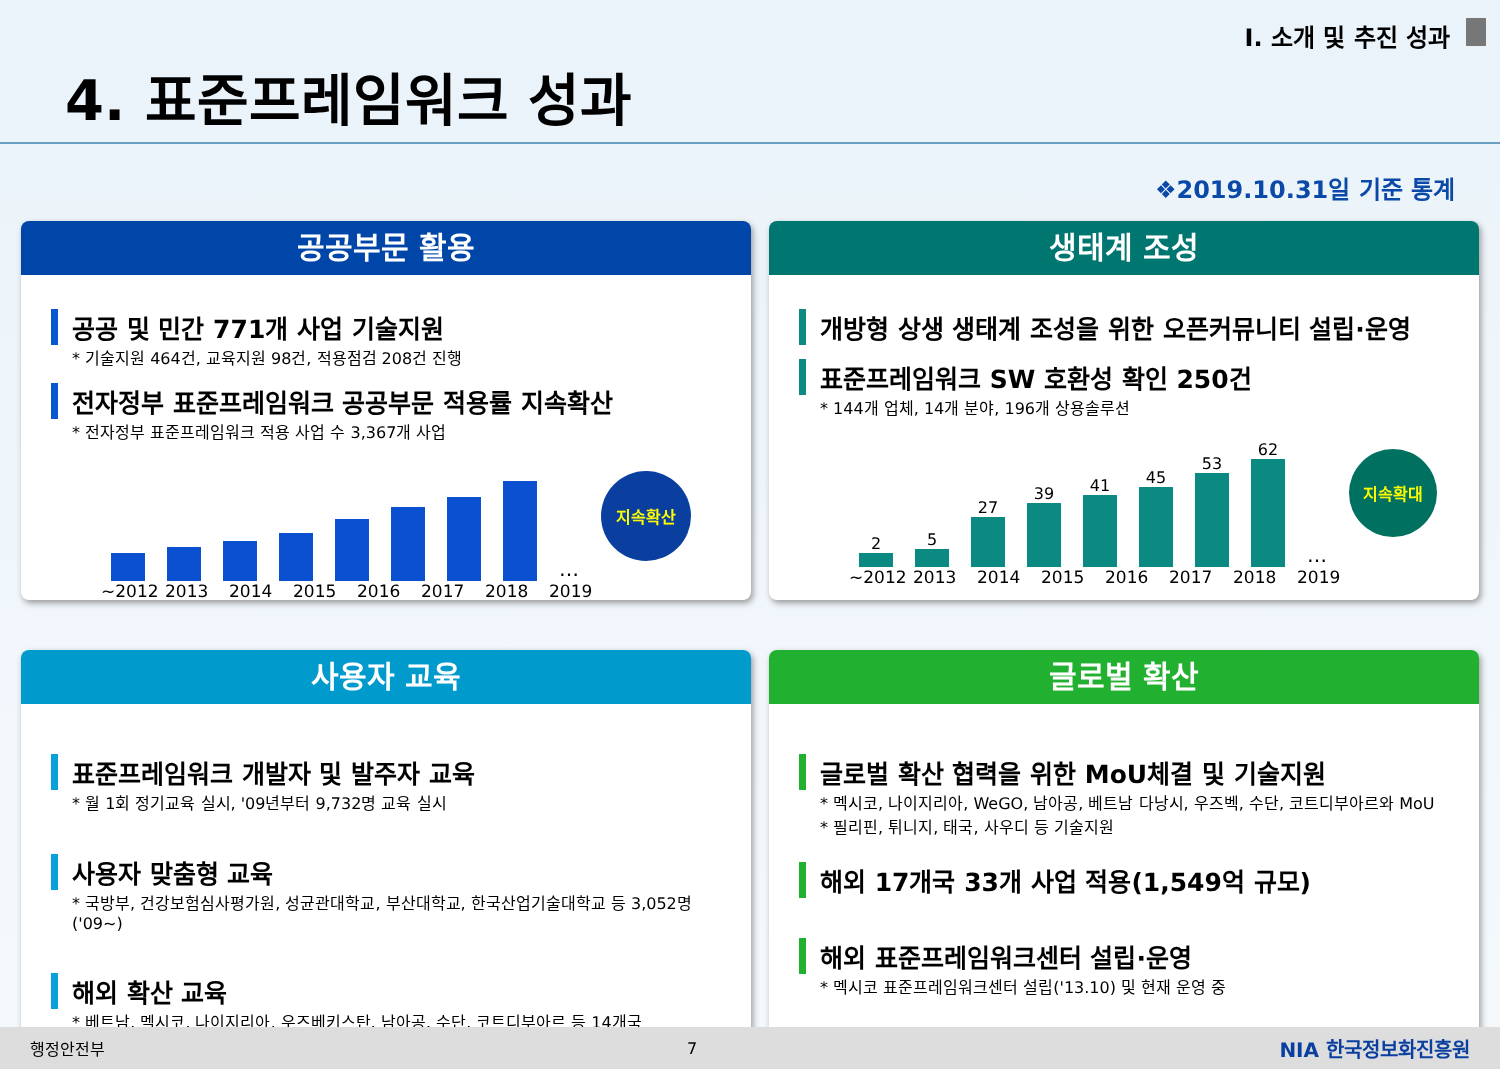I. 소개 및 추진 성과
4. 표준프레임워크 성과
❖2019.10.31일 기준 통계
공공부문 활용
공공 및 민간 771개 사업 기술지원
* 기술지원 464건, 교육지원 98건, 적용점검 208건 진행
전자정부 표준프레임워크 공공부문 적용률 지속확산
* 전자정부 표준프레임워크 적용 사업 수 3,367개 사업
… 지속확산
~2012 2013 2014 2015 2016 2017 2018 2019
생태계 조성
개방형 상생 생태계 조성을 위한 오픈커뮤니티 설립·운영
표준프레임워크 SW 호환성 확인 250건
* 144개 업체, 14개 분야, 196개 상용솔루션
2
5
27
39
41
45
53
62
… 지속확대
~2012 2013 2014 2015 2016 2017 2018 2019
사용자 교육
표준프레임워크 개발자 및 발주자 교육
* 월 1회 정기교육 실시, '09년부터 9,732명 교육 실시
사용자 맞춤형 교육
* 국방부, 건강보험심사평가원, 성균관대학교, 부산대학교, 한국산업기술대학교 등 3,052명 ('09~)
해외 확산 교육
* 베트남, 멕시코, 나이지리아, 우즈베키스탄, 남아공, 수단, 코트디부아르 등 14개국
글로벌 확산
글로벌 확산 협력을 위한 MoU체결 및 기술지원
* 멕시코, 나이지리아, WeGO, 남아공, 베트남 다낭시, 우즈벡, 수단, 코트디부아르와 MoU
* 필리핀, 튀니지, 태국, 사우디 등 기술지원
해외 17개국 33개 사업 적용(1,549억 규모)
해외 표준프레임워크센터 설립·운영
* 멕시코 표준프레임워크센터 설립('13.10) 및 현재 운영 중
행정안전부 7 NIA 한국정보화진흥원